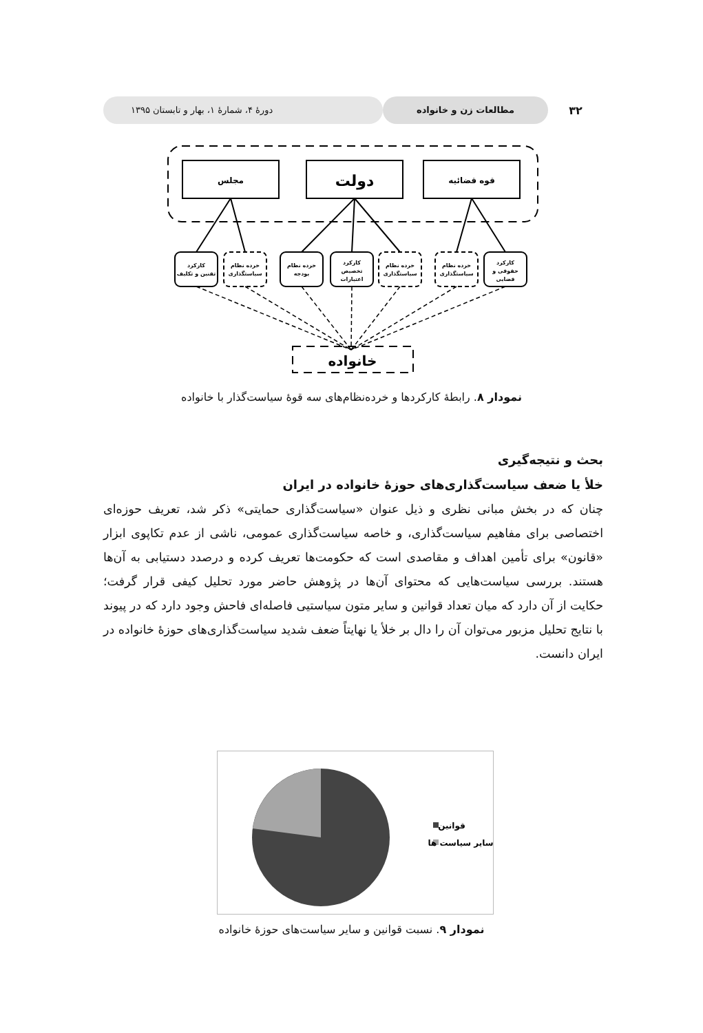۳۲
مطالعات زن و خانواده
دورهٔ ۴، شمارهٔ ۱، بهار و تابستان ۱۳۹۵
مجلس
دولت
قوه قضائیه
کارکرد
تقنین و تکلیف
خرده نظام
سیاستگذاری
خرده نظام
بودجه
کارکرد
تخصیص
اعتبارات
خرده نظام
سیاستگذاری
خرده نظام
سیاستگذاری
کارکرد
حقوقی و
قضایی
خانواده
نمودار ۸. رابطهٔ کارکردها و خرده‌نظام‌های سه قوهٔ سیاست‌گذار با خانواده
بحث و نتیجه‌گیری
خلأ یا ضعف سیاست‌گذاری‌های حوزهٔ خانواده در ایران
چنان که در بخش مبانی نظری و ذیل عنوان «سیاست‌گذاری حمایتی» ذکر شد، تعریف حوزه‌ای اختصاصی برای مفاهیم سیاست‌گذاری، و خاصه سیاست‌گذاری عمومی، ناشی از عدم تکاپوی ابزار «قانون» برای تأمین اهداف و مقاصدی است که حکومت‌ها تعریف کرده و درصدد دستیابی به آن‌ها هستند. بررسی سیاست‌هایی که محتوای آن‌ها در پژوهش حاضر مورد تحلیل کیفی قرار گرفت؛ حکایت از آن دارد که میان تعداد قوانین و سایر متون سیاستیی فاصله‌ای فاحش وجود دارد که در پیوند با نتایج تحلیل مزبور می‌توان آن را دال بر خلأ یا نهایتاً ضعف شدید سیاست‌گذاری‌های حوزهٔ خانواده در ایران دانست.
قوانین
سایر سیاست ها
نمودار ۹. نسبت قوانین و سایر سیاست‌های حوزهٔ خانواده